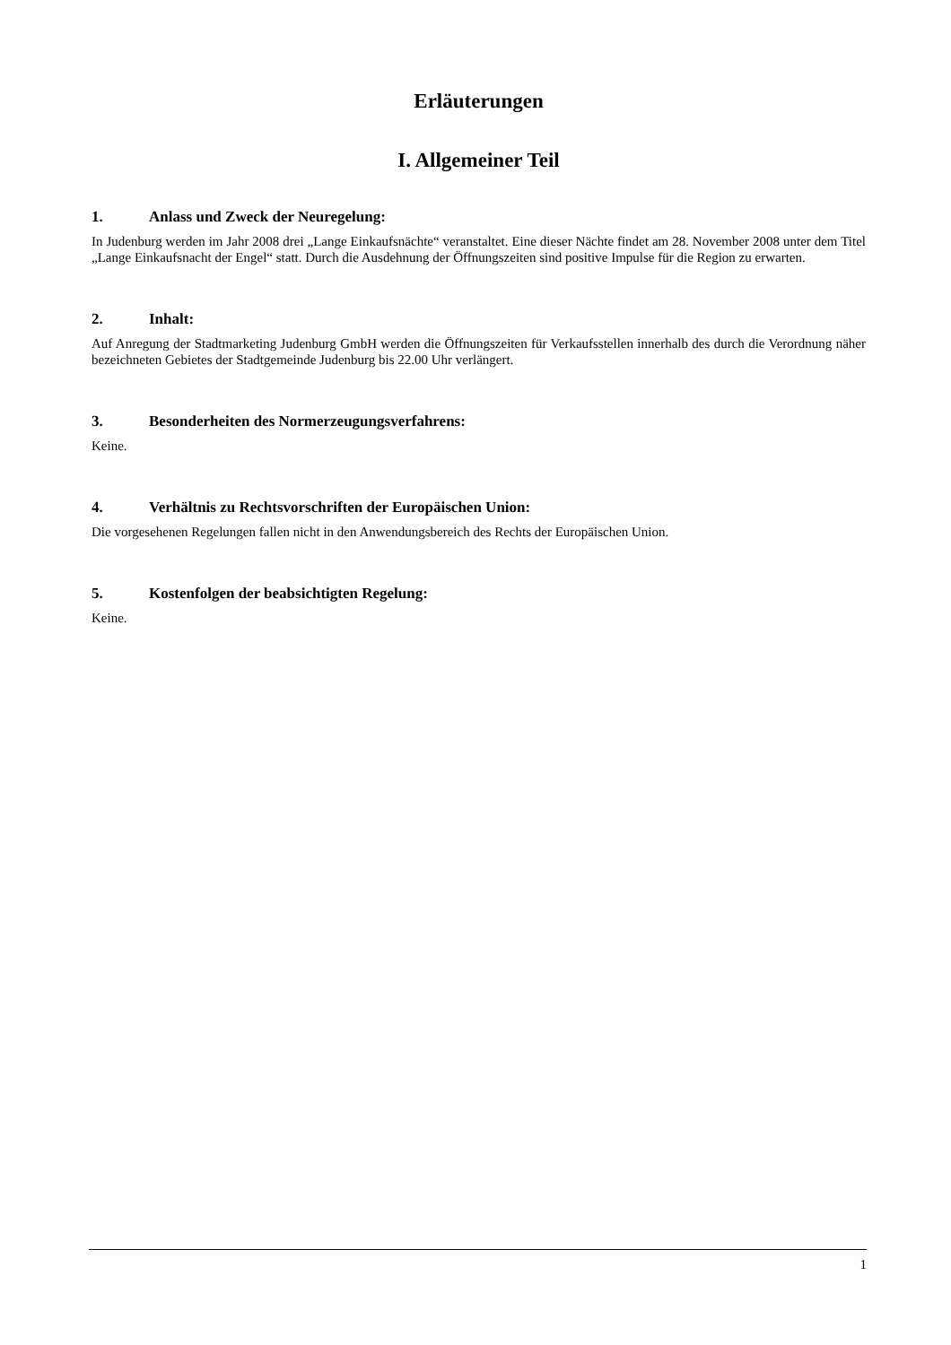Erläuterungen
I. Allgemeiner Teil
1. Anlass und Zweck der Neuregelung:
In Judenburg werden im Jahr 2008 drei „Lange Einkaufsnächte“ veranstaltet. Eine dieser Nächte findet am 28. November 2008 unter dem Titel „Lange Einkaufsnacht der Engel“ statt. Durch die Ausdehnung der Öffnungszeiten sind positive Impulse für die Region zu erwarten.
2. Inhalt:
Auf Anregung der Stadtmarketing Judenburg GmbH werden die Öffnungszeiten für Verkaufsstellen innerhalb des durch die Verordnung näher bezeichneten Gebietes der Stadtgemeinde Judenburg bis 22.00 Uhr verlängert.
3. Besonderheiten des Normerzeugungsverfahrens:
Keine.
4. Verhältnis zu Rechtsvorschriften der Europäischen Union:
Die vorgesehenen Regelungen fallen nicht in den Anwendungsbereich des Rechts der Europäischen Union.
5. Kostenfolgen der beabsichtigten Regelung:
Keine.
1